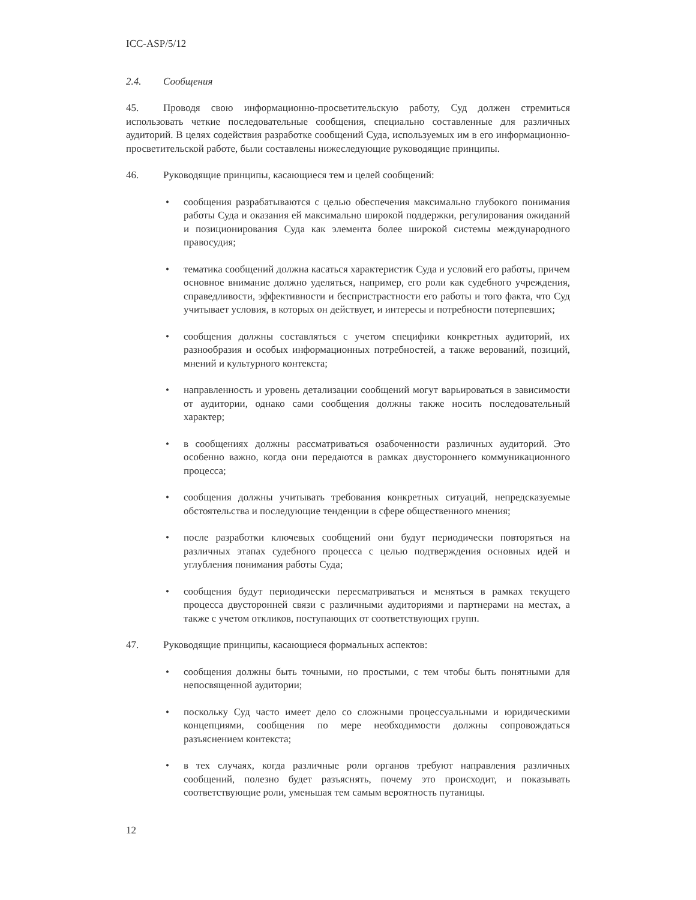ICC-ASP/5/12
2.4. Сообщения
45. Проводя свою информационно-просветительскую работу, Суд должен стремиться использовать четкие последовательные сообщения, специально составленные для различных аудиторий. В целях содействия разработке сообщений Суда, используемых им в его информационно-просветительской работе, были составлены нижеследующие руководящие принципы.
46. Руководящие принципы, касающиеся тем и целей сообщений:
• сообщения разрабатываются с целью обеспечения максимально глубокого понимания работы Суда и оказания ей максимально широкой поддержки, регулирования ожиданий и позиционирования Суда как элемента более широкой системы международного правосудия;
• тематика сообщений должна касаться характеристик Суда и условий его работы, причем основное внимание должно уделяться, например, его роли как судебного учреждения, справедливости, эффективности и беспристрастности его работы и того факта, что Суд учитывает условия, в которых он действует, и интересы и потребности потерпевших;
• сообщения должны составляться с учетом специфики конкретных аудиторий, их разнообразия и особых информационных потребностей, а также верований, позиций, мнений и культурного контекста;
• направленность и уровень детализации сообщений могут варьироваться в зависимости от аудитории, однако сами сообщения должны также носить последовательный характер;
• в сообщениях должны рассматриваться озабоченности различных аудиторий. Это особенно важно, когда они передаются в рамках двустороннего коммуникационного процесса;
• сообщения должны учитывать требования конкретных ситуаций, непредсказуемые обстоятельства и последующие тенденции в сфере общественного мнения;
• после разработки ключевых сообщений они будут периодически повторяться на различных этапах судебного процесса с целью подтверждения основных идей и углубления понимания работы Суда;
• сообщения будут периодически пересматриваться и меняться в рамках текущего процесса двусторонней связи с различными аудиториями и партнерами на местах, а также с учетом откликов, поступающих от соответствующих групп.
47. Руководящие принципы, касающиеся формальных аспектов:
• сообщения должны быть точными, но простыми, с тем чтобы быть понятными для непосвященной аудитории;
• поскольку Суд часто имеет дело со сложными процессуальными и юридическими концепциями, сообщения по мере необходимости должны сопровождаться разъяснением контекста;
• в тех случаях, когда различные роли органов требуют направления различных сообщений, полезно будет разъяснять, почему это происходит, и показывать соответствующие роли, уменьшая тем самым вероятность путаницы.
12